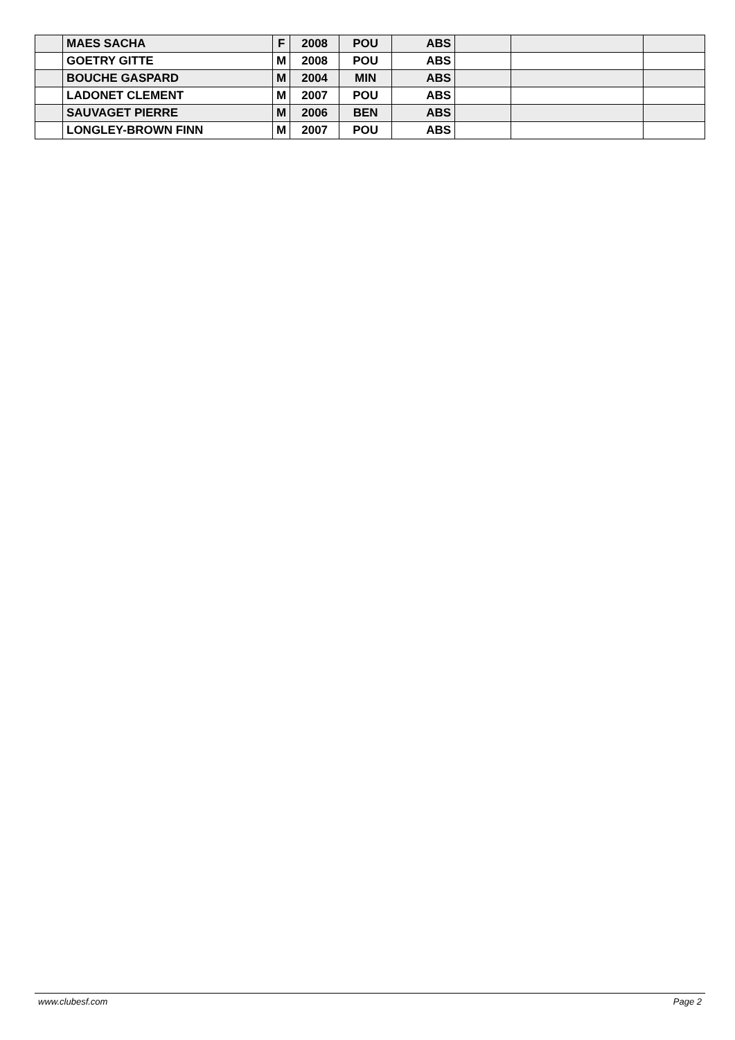| | MAES SACHA | F | 2008 | POU | ABS | | | |
| | GOETRY GITTE | M | 2008 | POU | ABS | | | |
| | BOUCHE GASPARD | M | 2004 | MIN | ABS | | | |
| | LADONET CLEMENT | M | 2007 | POU | ABS | | | |
| | SAUVAGET PIERRE | M | 2006 | BEN | ABS | | | |
| | LONGLEY-BROWN FINN | M | 2007 | POU | ABS | | | |
www.clubesf.com Page 2